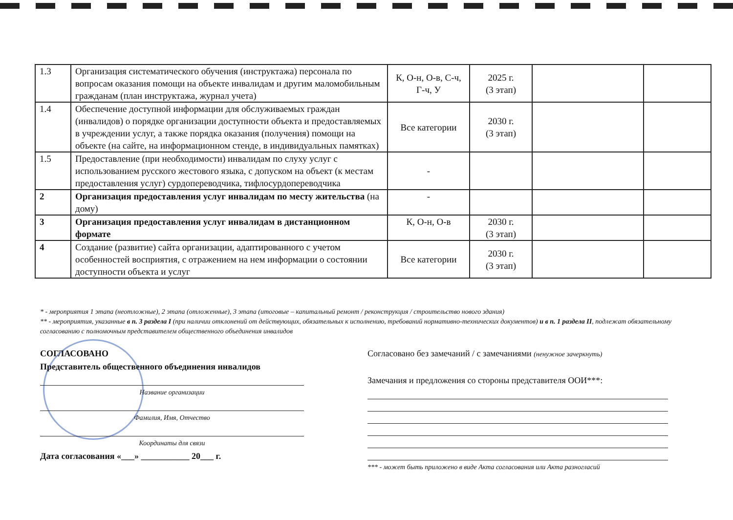| 1.3 | Организация систематического обучения (инструктажа) персонала по вопросам оказания помощи на объекте инвалидам и другим маломобильным гражданам (план инструктажа, журнал учета) | К, О-н, О-в, С-ч, Г-ч, У | 2025 г. (3 этап) | | |
| 1.4 | Обеспечение доступной информации для обслуживаемых граждан (инвалидов) о порядке организации доступности объекта и предоставляемых в учреждении услуг, а также порядка оказания (получения) помощи на объекте (на сайте, на информационном стенде, в индивидуальных памятках) | Все категории | 2030 г. (3 этап) | | |
| 1.5 | Предоставление (при необходимости) инвалидам по слуху услуг с использованием русского жестового языка, с допуском на объект (к местам предоставления услуг) сурдопереводчика, тифлосурдопереводчика | - | | | |
| 2 | Организация предоставления услуг инвалидам по месту жительства (на дому) | - | | | |
| 3 | Организация предоставления услуг инвалидам в дистанционном формате | К, О-н, О-в | 2030 г. (3 этап) | | |
| 4 | Создание (развитие) сайта организации, адаптированного с учетом особенностей восприятия, с отражением на нем информации о состоянии доступности объекта и услуг | Все категории | 2030 г. (3 этап) | | |
* - мероприятия 1 этапа (неотложные), 2 этапа (отложенные), 3 этапа (итоговые – капитальный ремонт / реконструкция / строительство нового здания)
** - мероприятия, указанные в п. 3 раздела I (при наличии отклонений от действующих, обязательных к исполнению, требований нормативно-технических документов) и в п. 1 раздела II, подлежат обязательному согласованию с полномочным представителем общественного объединения инвалидов
СОГЛАСОВАНО
Представитель общественного объединения инвалидов
Название организации
Фамилия, Имя, Отчество
Координаты для связи
Дата согласования «___» ___________ 20___ г.
Согласовано без замечаний / с замечаниями (ненужное зачеркнуть)
Замечания и предложения со стороны представителя ООИ***:
*** - может быть приложено в виде Акта согласования или Акта разногласий